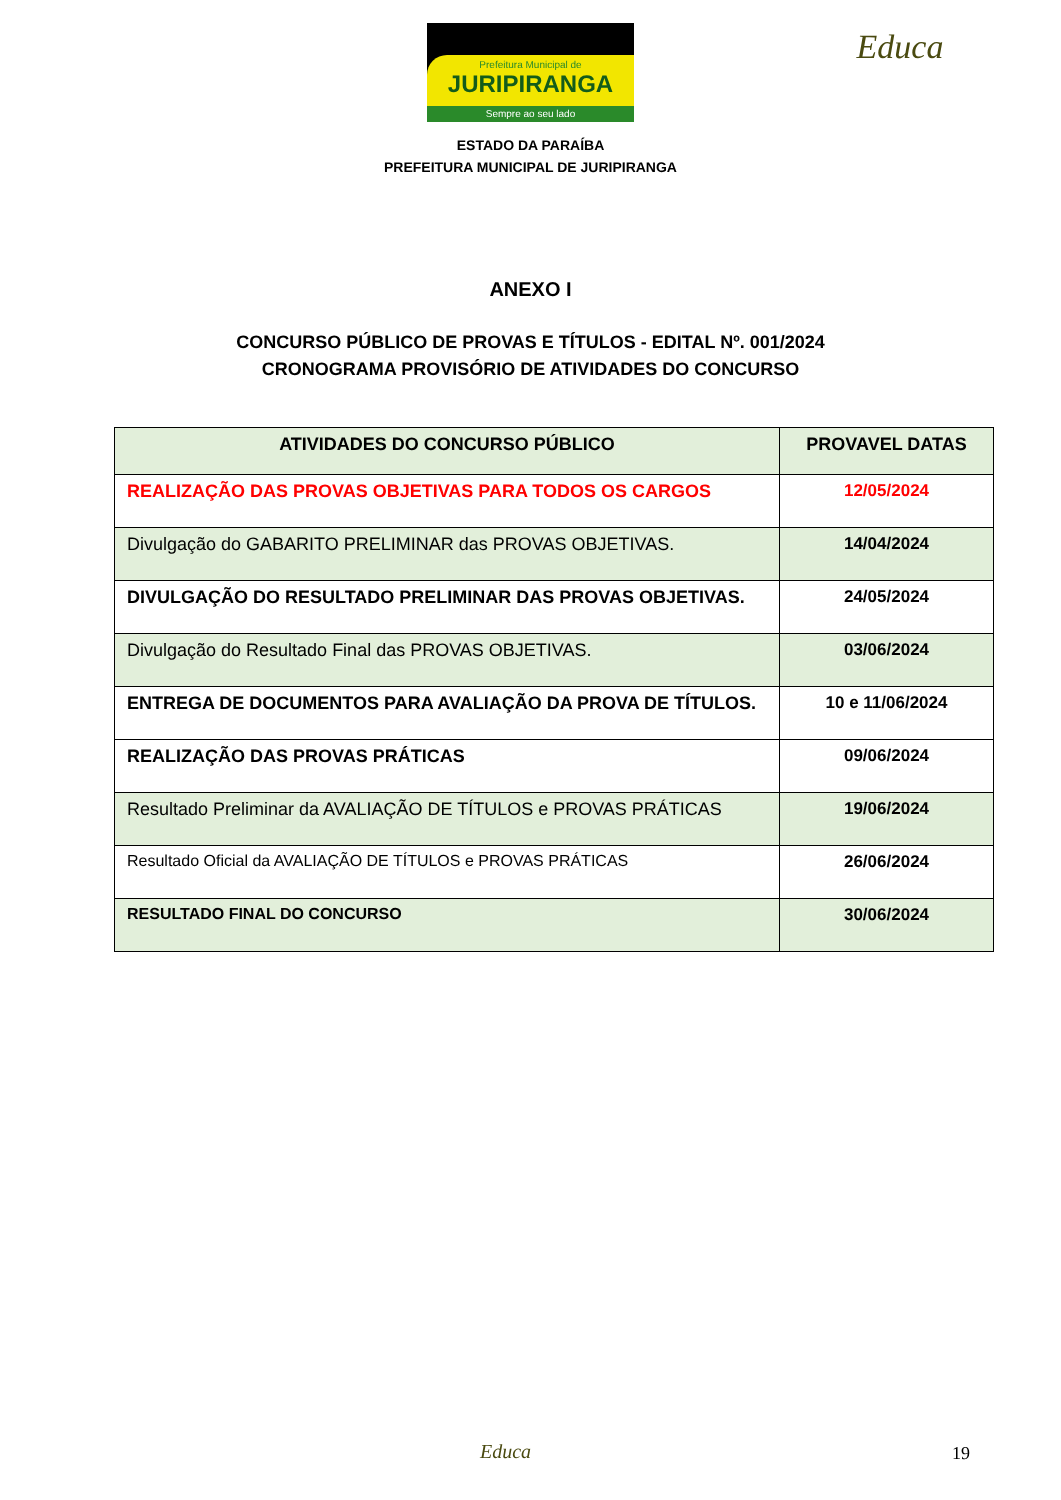Prefeitura Municipal de
JURIPIRANGA
Sempre ao seu lado
Educa
ESTADO DA PARAÍBA
PREFEITURA MUNICIPAL DE JURIPIRANGA
ANEXO I
CONCURSO PÚBLICO DE PROVAS E TÍTULOS - EDITAL Nº. 001/2024
CRONOGRAMA PROVISÓRIO DE ATIVIDADES DO CONCURSO
| ATIVIDADES DO CONCURSO PÚBLICO | PROVAVEL DATAS |
| --- | --- |
| REALIZAÇÃO DAS PROVAS OBJETIVAS PARA TODOS OS CARGOS | 12/05/2024 |
| Divulgação do GABARITO PRELIMINAR das PROVAS OBJETIVAS. | 14/04/2024 |
| DIVULGAÇÃO DO RESULTADO PRELIMINAR DAS PROVAS OBJETIVAS. | 24/05/2024 |
| Divulgação do Resultado Final das PROVAS OBJETIVAS. | 03/06/2024 |
| ENTREGA DE DOCUMENTOS PARA AVALIAÇÃO DA PROVA DE TÍTULOS. | 10 e 11/06/2024 |
| REALIZAÇÃO DAS PROVAS PRÁTICAS | 09/06/2024 |
| Resultado Preliminar da AVALIAÇÃO DE TÍTULOS e PROVAS PRÁTICAS | 19/06/2024 |
| Resultado Oficial da AVALIAÇÃO DE TÍTULOS e PROVAS PRÁTICAS | 26/06/2024 |
| RESULTADO FINAL DO CONCURSO | 30/06/2024 |
Educa 19